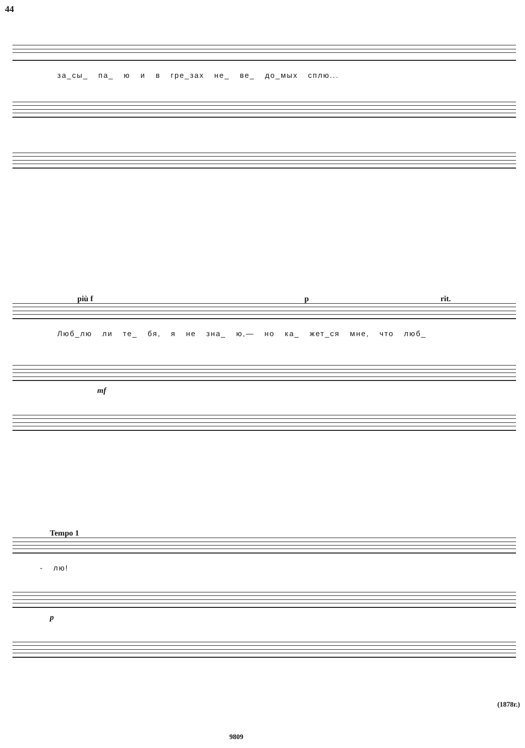44
за_сы_ па_ ю и в гре_зах не_ ве_ до_мых сплю...
più f p rit.
Люб_лю ли те_ бя, я не зна_ ю,— но ка_ жет_ся мне, что люб_
mf
Tempo 1
- лю!
p
(1878г.)
9809